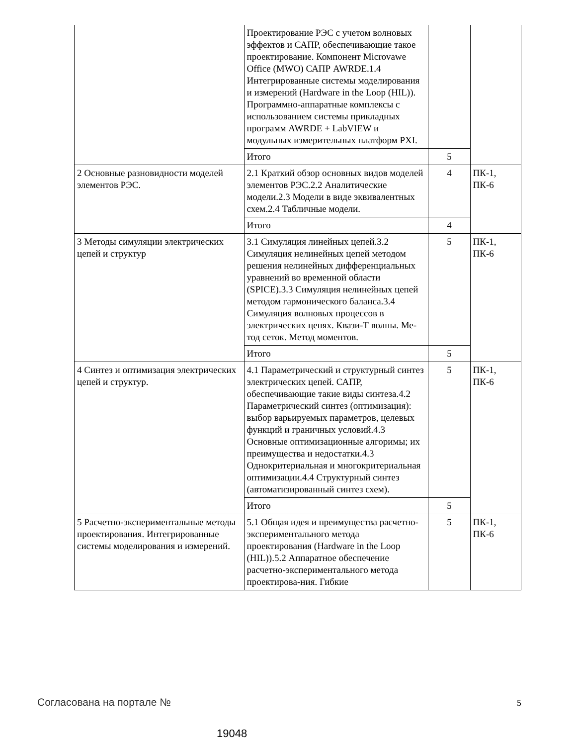| | Проектирование РЭС с учетом волновых эффектов и САПР, обеспечивающие такое проектирование. Компонент Microvawe Office (MWO) САПР AWRDE.1.4 Интегрированные системы моделирования и измерений (Hardware in the Loop (HIL)). Программно-аппаратные комплексы с использованием системы прикладных программ AWRDE + LabVIEW и модульных измерительных платформ PXI. | | |
| | Итого | 5 | |
| 2 Основные разновидности моделей элементов РЭС. | 2.1 Краткий обзор основных видов моделей элементов РЭС.2.2 Аналитические модели.2.3 Модели в виде эквивалентных схем.2.4 Табличные модели. | 4 | ПК-1, ПК-6 |
| | Итого | 4 | |
| 3 Методы симуляции электрических цепей и структур | 3.1 Симуляция линейных цепей.3.2 Симуляция нелинейных цепей методом решения нелинейных дифференциальных уравнений во временной области (SPICE).3.3 Симуляция нелинейных цепей методом гармонического баланса.3.4 Симуляция волновых процессов в электрических цепях. Квази-Т волны. Ме-тод сеток. Метод моментов. | 5 | ПК-1, ПК-6 |
| | Итого | 5 | |
| 4 Синтез и оптимизация электрических цепей и структур. | 4.1 Параметрический и структурный синтез электрических цепей. САПР, обеспечивающие такие виды синтеза.4.2 Параметрический синтез (оптимизация): выбор варьируемых параметров, целевых функций и граничных условий.4.3 Основные оптимизационные алгоримы; их преимущества и недостатки.4.3 Однокритериальная и многокритериальная оптимизации.4.4 Структурный синтез (автоматизированный синтез схем). | 5 | ПК-1, ПК-6 |
| | Итого | 5 | |
| 5 Расчетно-экспериментальные методы проектирования. Интегрированные системы моделирования и измерений. | 5.1 Общая идея и преимущества расчетно-экспериментального метода проектирования (Hardware in the Loop (HIL)).5.2 Аппаратное обеспечение расчетно-экспериментального метода проектирова-ния. Гибкие | 5 | ПК-1, ПК-6 |
Согласована на портале № 5
19048